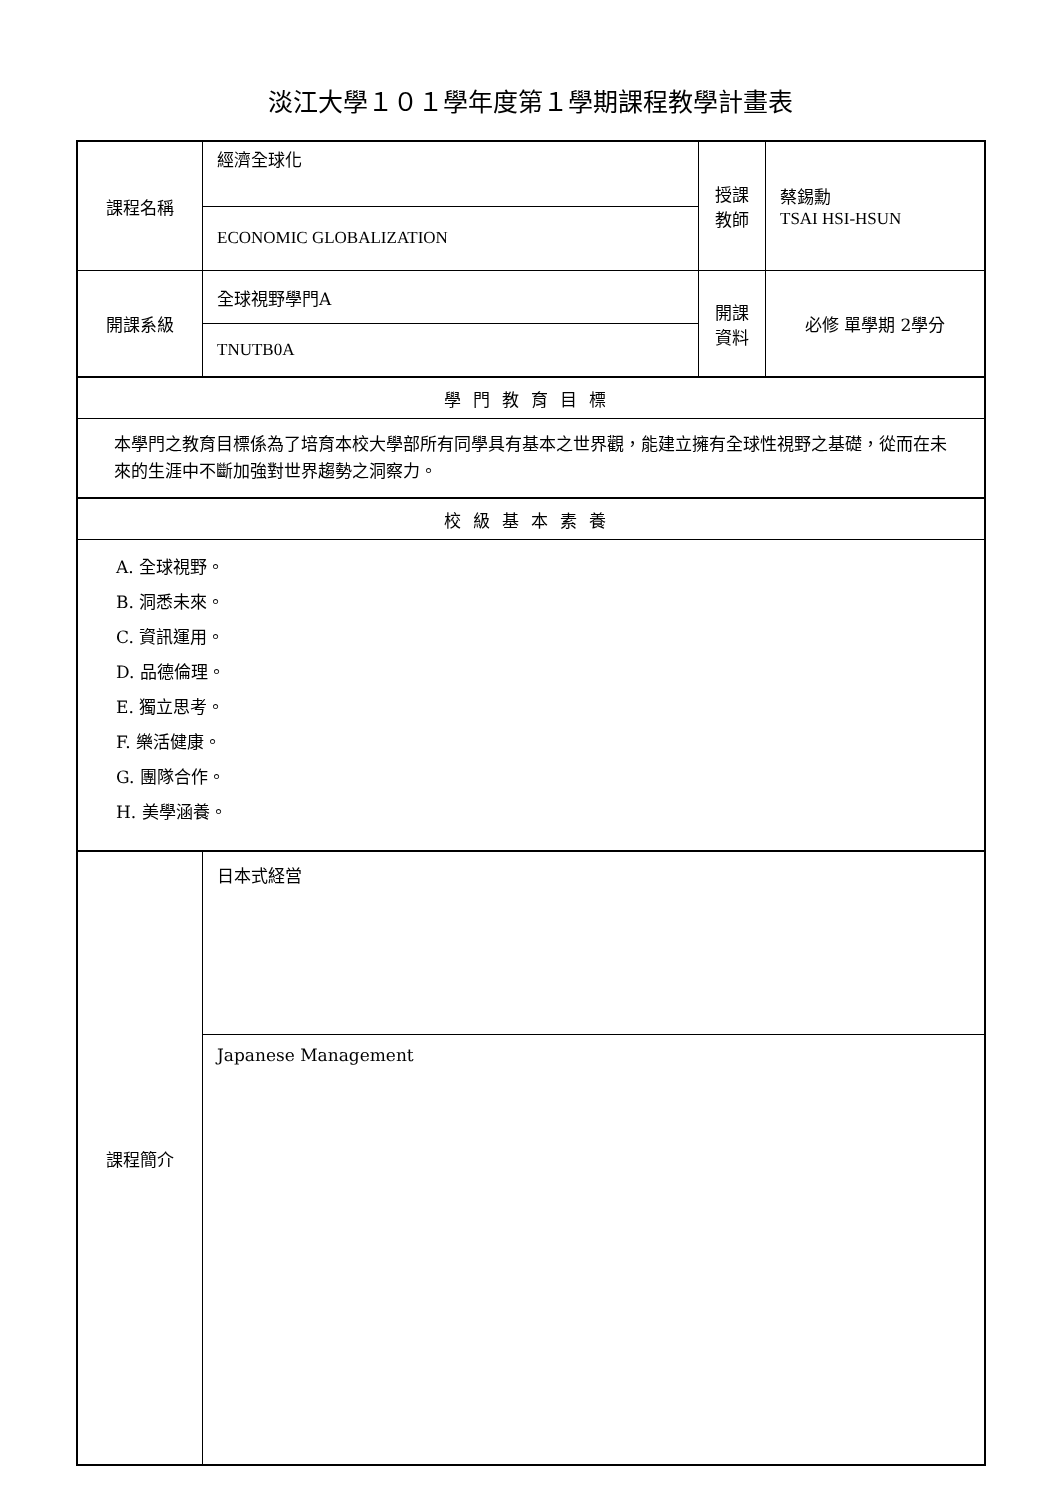淡江大學１０１學年度第１學期課程教學計畫表
| 課程名稱 | 經濟全球化 | 授課 教師 | 蔡錫勳 TSAI HSI-HSUN |
| | ECONOMIC GLOBALIZATION | | |
| 開課系級 | 全球視野學門A | 開課 資料 | 必修 單學期 2學分 |
| | TNUTB0A | | |
| 學門教育目標 | | | |
| 本學門之教育目標係為了培育本校大學部所有同學具有基本之世界觀，能建立擁有全球性視野之基礎，從而在未來的生涯中不斷加強對世界趨勢之洞察力。 | | | |
| 校級基本素養 | | | |
| A. 全球視野。 B. 洞悉未來。 C. 資訊運用。 D. 品德倫理。 E. 獨立思考。 F. 樂活健康。 G. 團隊合作。 H. 美學涵養。 | | | |
| 課程簡介 | 日本式経営 | | |
| | Japanese Management | | |